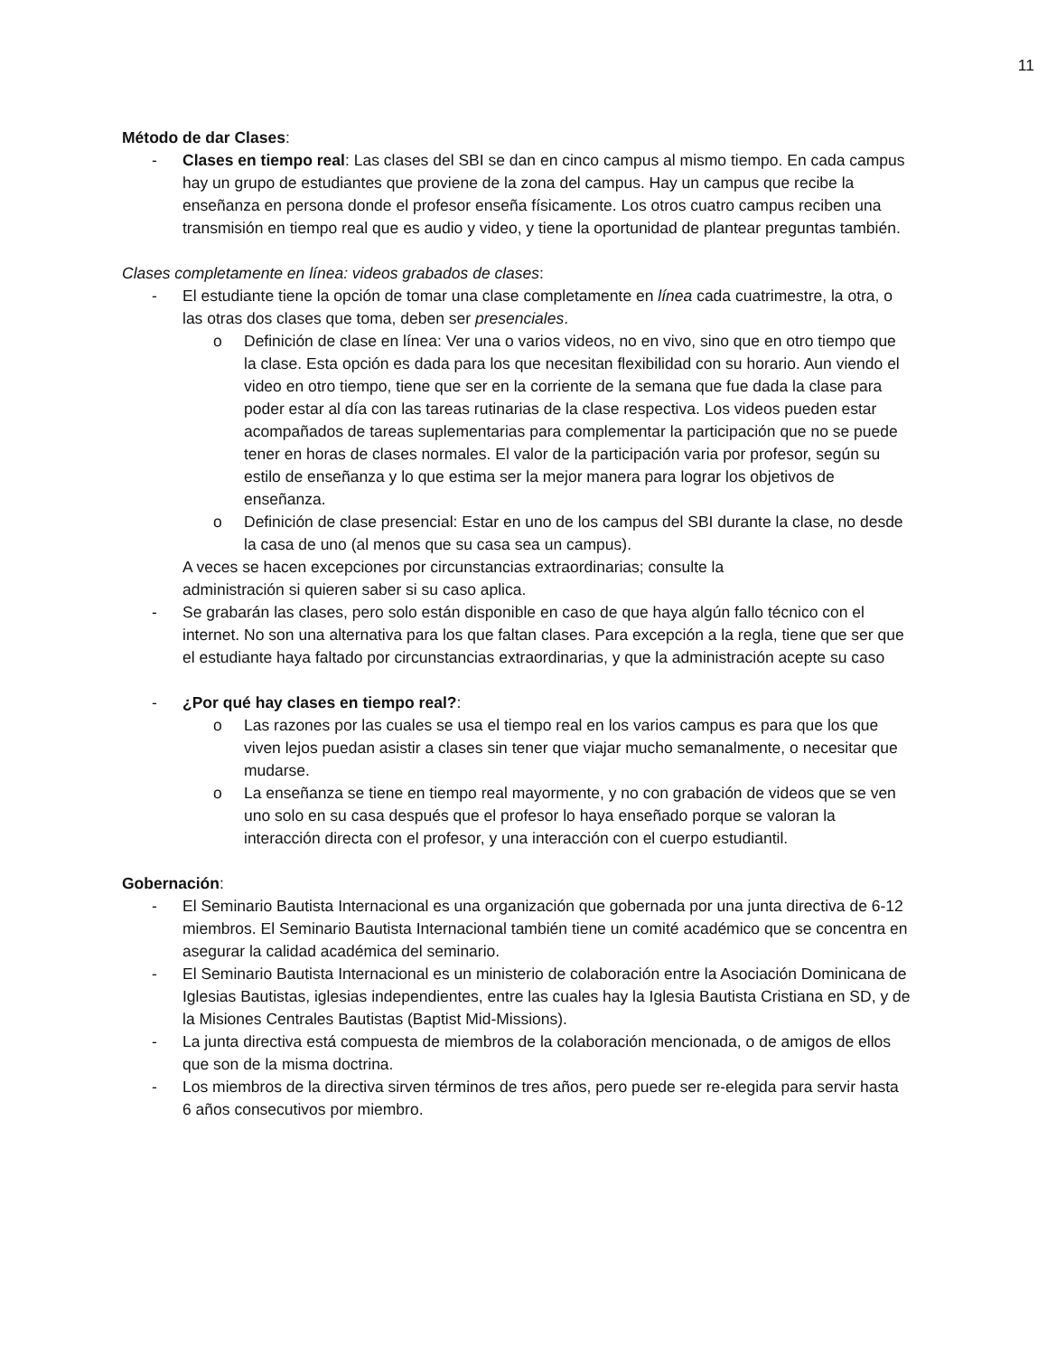11
Método de dar Clases:
- Clases en tiempo real: Las clases del SBI se dan en cinco campus al mismo tiempo. En cada campus hay un grupo de estudiantes que proviene de la zona del campus. Hay un campus que recibe la enseñanza en persona donde el profesor enseña físicamente. Los otros cuatro campus reciben una transmisión en tiempo real que es audio y video, y tiene la oportunidad de plantear preguntas también.
Clases completamente en línea: videos grabados de clases:
- El estudiante tiene la opción de tomar una clase completamente en línea cada cuatrimestre, la otra, o las otras dos clases que toma, deben ser presenciales.
o Definición de clase en línea: Ver una o varios videos, no en vivo, sino que en otro tiempo que la clase. Esta opción es dada para los que necesitan flexibilidad con su horario. Aun viendo el video en otro tiempo, tiene que ser en la corriente de la semana que fue dada la clase para poder estar al día con las tareas rutinarias de la clase respectiva. Los videos pueden estar acompañados de tareas suplementarias para complementar la participación que no se puede tener en horas de clases normales. El valor de la participación varia por profesor, según su estilo de enseñanza y lo que estima ser la mejor manera para lograr los objetivos de enseñanza.
o Definición de clase presencial: Estar en uno de los campus del SBI durante la clase, no desde la casa de uno (al menos que su casa sea un campus).
A veces se hacen excepciones por circunstancias extraordinarias; consulte la
administración si quieren saber si su caso aplica.
- Se grabarán las clases, pero solo están disponible en caso de que haya algún fallo técnico con el internet. No son una alternativa para los que faltan clases. Para excepción a la regla, tiene que ser que el estudiante haya faltado por circunstancias extraordinarias, y que la administración acepte su caso
- ¿Por qué hay clases en tiempo real?:
o Las razones por las cuales se usa el tiempo real en los varios campus es para que los que viven lejos puedan asistir a clases sin tener que viajar mucho semanalmente, o necesitar que mudarse.
o La enseñanza se tiene en tiempo real mayormente, y no con grabación de videos que se ven uno solo en su casa después que el profesor lo haya enseñado porque se valoran la interacción directa con el profesor, y una interacción con el cuerpo estudiantil.
Gobernación:
- El Seminario Bautista Internacional es una organización que gobernada por una junta directiva de 6-12 miembros. El Seminario Bautista Internacional también tiene un comité académico que se concentra en asegurar la calidad académica del seminario.
- El Seminario Bautista Internacional es un ministerio de colaboración entre la Asociación Dominicana de Iglesias Bautistas, iglesias independientes, entre las cuales hay la Iglesia Bautista Cristiana en SD, y de la Misiones Centrales Bautistas (Baptist Mid-Missions).
- La junta directiva está compuesta de miembros de la colaboración mencionada, o de amigos de ellos que son de la misma doctrina.
- Los miembros de la directiva sirven términos de tres años, pero puede ser re-elegida para servir hasta 6 años consecutivos por miembro.